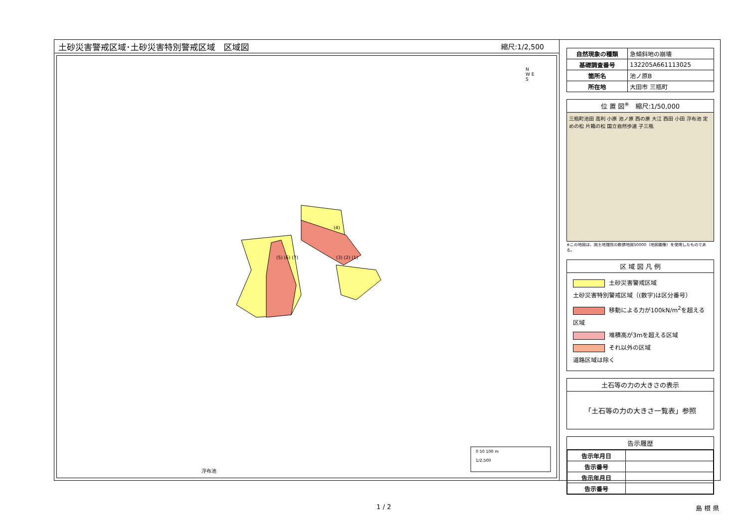土砂災害警戒区域･土砂災害特別警戒区域　区域図 縮尺:1/2,500
N
W E
S
(4)
(3) (2) (1)
(5) (6) (7)
0 50 100 m
1/2,500
浮布池
| 自然現象の種類 | 急傾斜地の崩壊 |
| 基礎調査番号 | 132205A661113025 |
| 箇所名 | 池ノ原B |
| 所在地 | 大田市 三瓶町 |
位 置 図<sup>※</sup>　縮尺:1/50,000
三瓶町池田 高利 小原 池ノ原 西の原 大江 西田 小田 浮布池 定めの松 片箱の松 国立自然歩道 子三瓶
※この地図は、国土地理院の数値地図50000（地図画像）を使用したものである。
区 域 図 凡 例
土砂災害警戒区域
土砂災害特別警戒区域（(数字)は区分番号）
移動による力が100kN/m<sup>2</sup>を超える区域
堆積高が3mを超える区域
それ以外の区域
道路区域は除く
土石等の力の大きさの表示
「土石等の力の大きさ一覧表」参照
告示履歴
| 告示年月日 | |
| 告示番号 | |
| 告示年月日 | |
| 告示番号 | |
1 / 2 島 根 県